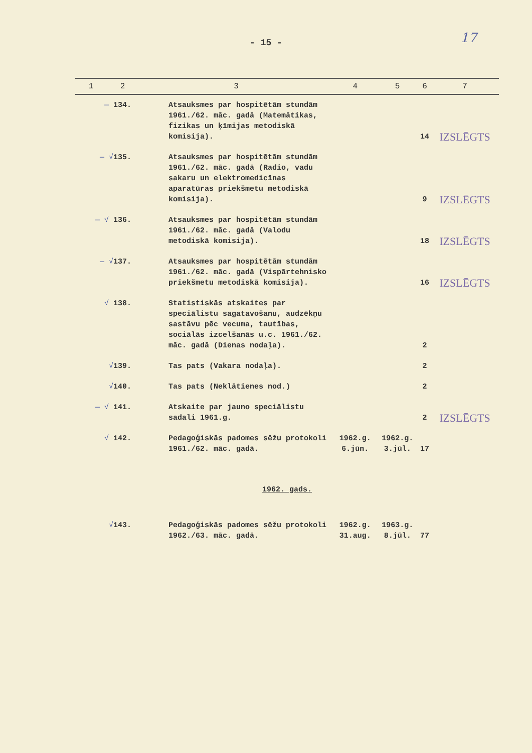- 15 -
17
| 1 | 2 | 3 | 4 | 5 | 6 | 7 |
| --- | --- | --- | --- | --- | --- | --- |
| — 134. | | Atsauksmes par hospitētām stundām 1961./62. māc. gadā (Matemātikas, fizikas un ķīmijas metodiskā komisija). | | | 14 | IZSLĒGTS |
| — √ 135. | | Atsauksmes par hospitētām stundām 1961./62. māc. gadā (Radio, vadu sakaru un elektromedicīnas aparatūras priekšmetu metodiskā komisija). | | | 9 | IZSLĒGTS |
| — √ 136. | | Atsauksmes par hospitētām stundām 1961./62. māc. gadā (Valodu metodiskā komisija). | | | 18 | IZSLĒGTS |
| — √ 137. | | Atsauksmes par hospitētām stundām 1961./62. māc. gadā (Vispārtehnisko priekšmetu metodiskā komisija). | | | 16 | IZSLĒGTS |
| √ 138. | | Statistiskās atskaites par speciālistu sagatavošanu, audzēkņu sastāvu pēc vecuma, tautības, sociālās izcelšanās u.c. 1961./62. māc. gadā (Dienas nodaļa). | | | 2 | |
| √ 139. | | Tas pats (Vakara nodaļa). | | | 2 | |
| √ 140. | | Tas pats (Neklātienes nod.) | | | 2 | |
| — √ 141. | | Atskaite par jauno speciālistu sadali 1961.g. | | | 2 | IZSLĒGTS |
| √ 142. | | Pedagoģiskās padomes sēžu protokoli 1961./62. māc. gadā. | 1962.g. 6.jūn. | 1962.g. 3.jūl. | 17 | |
| 1962. gads. | | | | | | |
| √ 143. | | Pedagoģiskās padomes sēžu protokoli 1962./63. māc. gadā. | 1962.g. 31.aug. | 1963.g. 8.jūl. | 77 | |